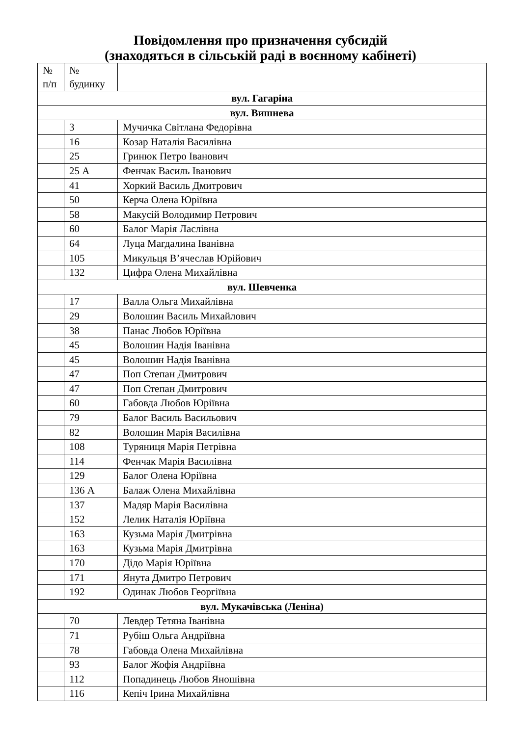Повідомлення про призначення субсидій
(знаходяться в сільській раді в воєнному кабінеті)
| № п/п | № будинку | |
| --- | --- | --- |
| вул. Гагаріна | | |
| вул. Вишнева | | |
| | 3 | Мучичка Світлана Федорівна |
| | 16 | Козар Наталія Василівна |
| | 25 | Гринюк Петро Іванович |
| | 25 А | Фенчак Василь Іванович |
| | 41 | Хоркий Василь Дмитрович |
| | 50 | Керча Олена Юріївна |
| | 58 | Макусій Володимир Петрович |
| | 60 | Балог Марія Ласлівна |
| | 64 | Луца Магдалина Іванівна |
| | 105 | Микульця В’ячеслав Юрійович |
| | 132 | Цифра Олена Михайлівна |
| вул. Шевченка | | |
| | 17 | Валла Ольга Михайлівна |
| | 29 | Волошин Василь Михайлович |
| | 38 | Панас Любов Юріївна |
| | 45 | Волошин Надія Іванівна |
| | 45 | Волошин Надія Іванівна |
| | 47 | Поп Степан Дмитрович |
| | 47 | Поп Степан Дмитрович |
| | 60 | Габовда Любов Юріївна |
| | 79 | Балог Василь Васильович |
| | 82 | Волошин Марія Василівна |
| | 108 | Туряниця Марія Петрівна |
| | 114 | Фенчак Марія Василівна |
| | 129 | Балог Олена Юріївна |
| | 136 А | Балаж Олена Михайлівна |
| | 137 | Мадяр Марія Василівна |
| | 152 | Лелик Наталія Юріївна |
| | 163 | Кузьма Марія Дмитрівна |
| | 163 | Кузьма Марія Дмитрівна |
| | 170 | Дідо Марія Юріївна |
| | 171 | Янута Дмитро Петрович |
| | 192 | Одинак Любов Георгіївна |
| вул. Мукачівська (Леніна) | | |
| | 70 | Левдер Тетяна Іванівна |
| | 71 | Рубіш Ольга Андріївна |
| | 78 | Габовда Олена Михайлівна |
| | 93 | Балог Жофія Андріївна |
| | 112 | Попадинець Любов Яношівна |
| | 116 | Кепіч Ірина Михайлівна |